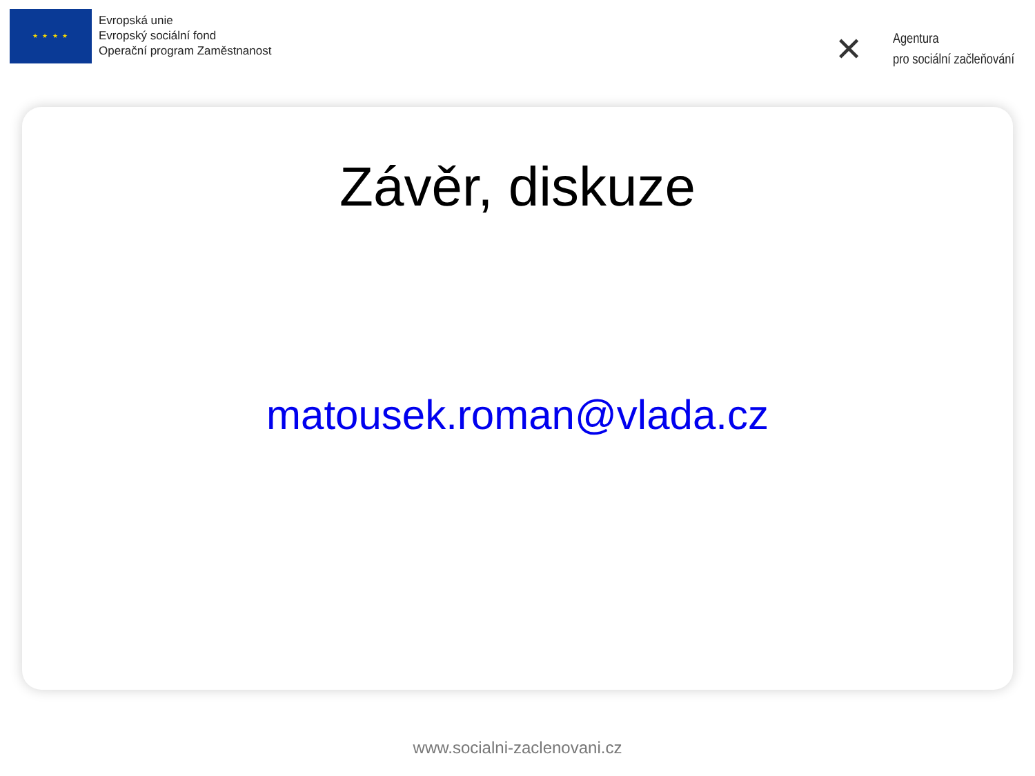★ ★ ★ ★
Evropská unie
Evropský sociální fond
Operační program Zaměstnanost
✕
Agentura
pro sociální začleňování
Závěr, diskuze
matousek.roman@vlada.cz
www.socialni-zaclenovani.cz